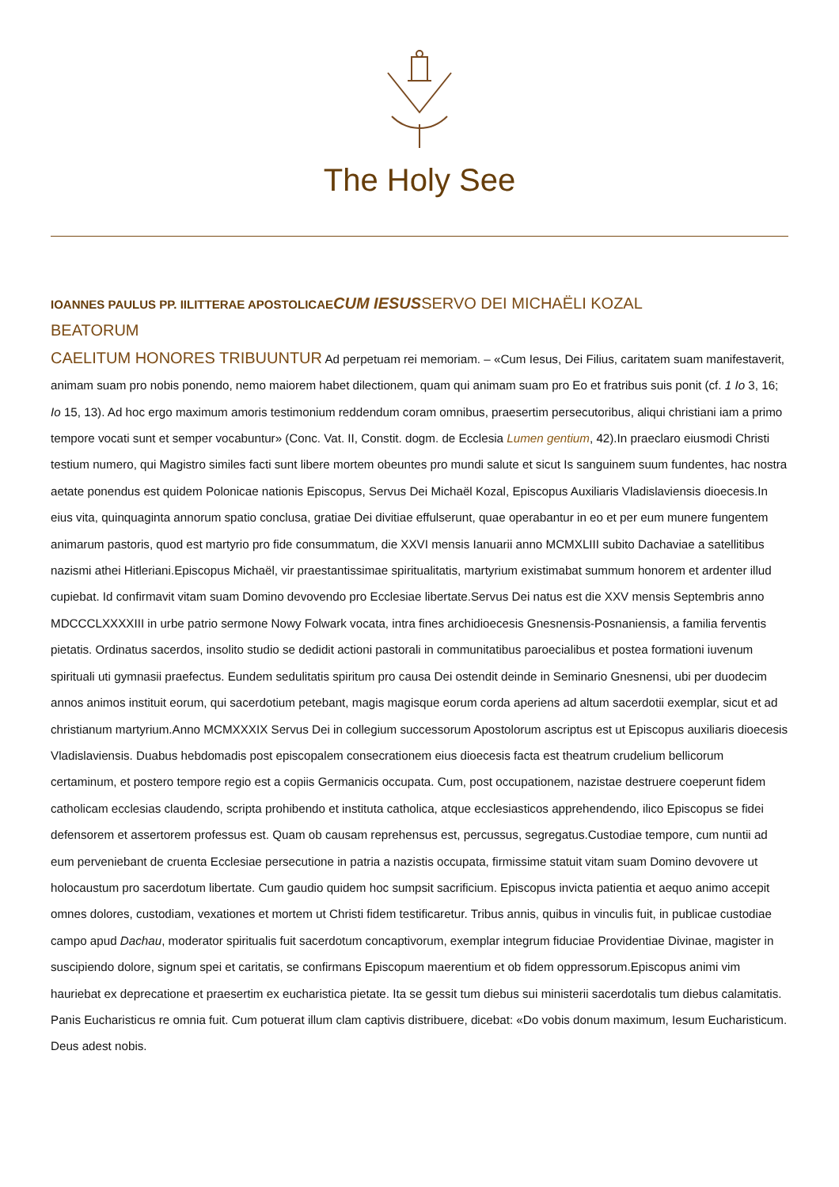The Holy See
IOANNES PAULUS PP. IILITTERAE APOSTOLICAE CUM IESUSSERVO DEI MICHAËLI KOZAL
BEATORUM
CAELITUM HONORES TRIBUUNTUR Ad perpetuam rei memoriam. – «Cum Iesus, Dei Filius, caritatem suam manifestaverit, animam suam pro nobis ponendo, nemo maiorem habet dilectionem, quam qui animam suam pro Eo et fratribus suis ponit (cf. 1 Io 3, 16; Io 15, 13). Ad hoc ergo maximum amoris testimonium reddendum coram omnibus, praesertim persecutoribus, aliqui christiani iam a primo tempore vocati sunt et semper vocabuntur» (Conc. Vat. II, Constit. dogm. de Ecclesia Lumen gentium, 42).In praeclaro eiusmodi Christi testium numero, qui Magistro similes facti sunt libere mortem obeuntes pro mundi salute et sicut Is sanguinem suum fundentes, hac nostra aetate ponendus est quidem Polonicae nationis Episcopus, Servus Dei Michaël Kozal, Episcopus Auxiliaris Vladislaviensis dioecesis.In eius vita, quinquaginta annorum spatio conclusa, gratiae Dei divitiae effulserunt, quae operabantur in eo et per eum munere fungentem animarum pastoris, quod est martyrio pro fide consummatum, die XXVI mensis Ianuarii anno MCMXLIII subito Dachaviae a satellitibus nazismi athei Hitleriani.Episcopus Michaël, vir praestantissimae spiritualitatis, martyrium existimabat summum honorem et ardenter illud cupiebat. Id confirmavit vitam suam Domino devovendo pro Ecclesiae libertate.Servus Dei natus est die XXV mensis Septembris anno MDCCCLXXXXIII in urbe patrio sermone Nowy Folwark vocata, intra fines archidioecesis Gnesnensis-Posnaniensis, a familia ferventis pietatis. Ordinatus sacerdos, insolito studio se dedidit actioni pastorali in communitatibus paroecialibus et postea formationi iuvenum spirituali uti gymnasii praefectus. Eundem sedulitatis spiritum pro causa Dei ostendit deinde in Seminario Gnesnensi, ubi per duodecim annos animos instituit eorum, qui sacerdotium petebant, magis magisque eorum corda aperiens ad altum sacerdotii exemplar, sicut et ad christianum martyrium.Anno MCMXXXIX Servus Dei in collegium successorum Apostolorum ascriptus est ut Episcopus auxiliaris dioecesis Vladislaviensis. Duabus hebdomadis post episcopalem consecrationem eius dioecesis facta est theatrum crudelium bellicorum certaminum, et postero tempore regio est a copiis Germanicis occupata. Cum, post occupationem, nazistae destruere coeperunt fidem catholicam ecclesias claudendo, scripta prohibendo et instituta catholica, atque ecclesiasticos apprehendendo, ilico Episcopus se fidei defensorem et assertorem professus est. Quam ob causam reprehensus est, percussus, segregatus.Custodiae tempore, cum nuntii ad eum perveniebant de cruenta Ecclesiae persecutione in patria a nazistis occupata, firmissime statuit vitam suam Domino devovere ut holocaustum pro sacerdotum libertate. Cum gaudio quidem hoc sumpsit sacrificium. Episcopus invicta patientia et aequo animo accepit omnes dolores, custodiam, vexationes et mortem ut Christi fidem testificaretur. Tribus annis, quibus in vinculis fuit, in publicae custodiae campo apud Dachau, moderator spiritualis fuit sacerdotum concaptivorum, exemplar integrum fiduciae Providentiae Divinae, magister in suscipiendo dolore, signum spei et caritatis, se confirmans Episcopum maerentium et ob fidem oppressorum.Episcopus animi vim hauriebat ex deprecatione et praesertim ex eucharistica pietate. Ita se gessit tum diebus sui ministerii sacerdotalis tum diebus calamitatis. Panis Eucharisticus re omnia fuit. Cum potuerat illum clam captivis distribuere, dicebat: «Do vobis donum maximum, Iesum Eucharisticum. Deus adest nobis.